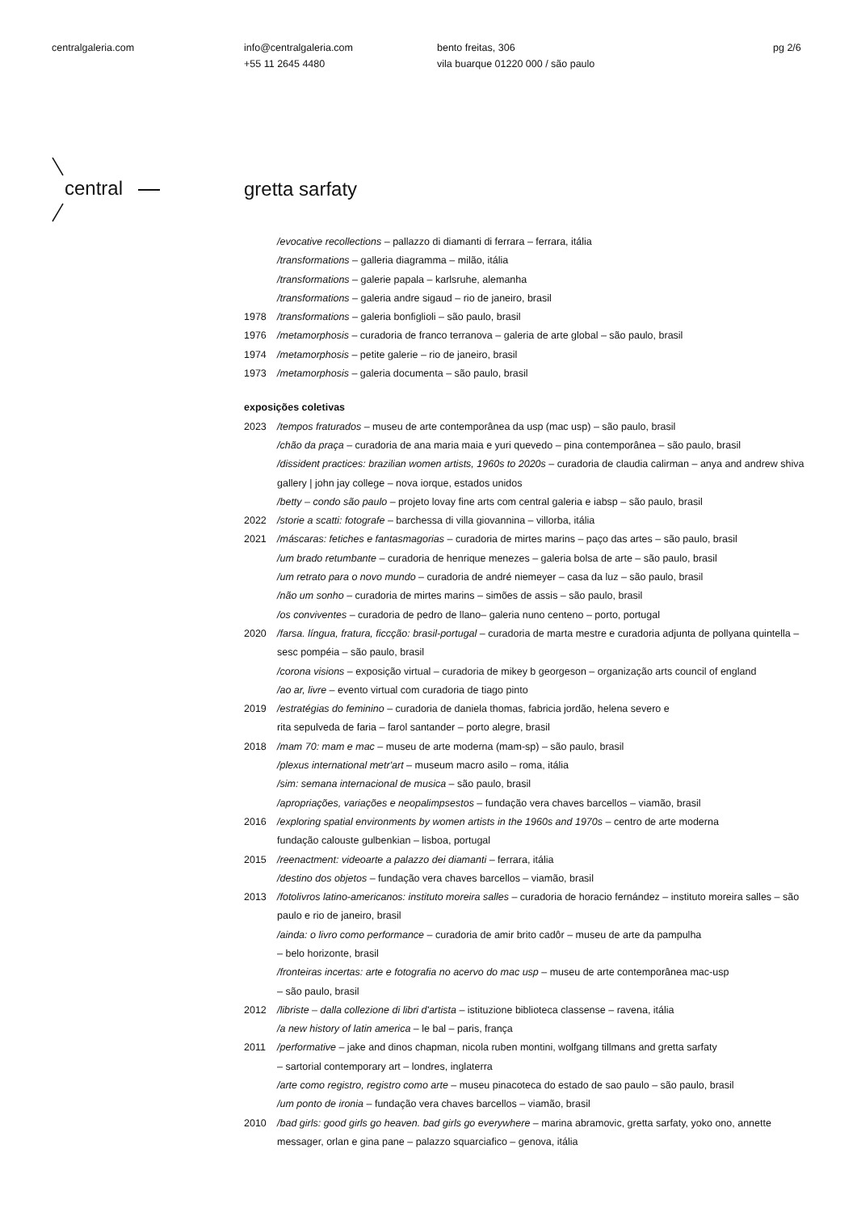centralgaleria.com
info@centralgaleria.com
+55 11 2645 4480
bento freitas, 306
vila buarque 01220 000 / são paulo
pg 2/6
central
gretta sarfaty
/evocative recollections – pallazzo di diamanti di ferrara – ferrara, itália
/transformations – galleria diagramma – milão, itália
/transformations – galerie papala – karlsruhe, alemanha
/transformations – galeria andre sigaud – rio de janeiro, brasil
1978 /transformations – galeria bonfiglioli – são paulo, brasil
1976 /metamorphosis – curadoria de franco terranova – galeria de arte global – são paulo, brasil
1974 /metamorphosis – petite galerie – rio de janeiro, brasil
1973 /metamorphosis – galeria documenta – são paulo, brasil
exposições coletivas
2023 /tempos fraturados – museu de arte contemporânea da usp (mac usp) – são paulo, brasil
/chão da praça – curadoria de ana maria maia e yuri quevedo – pina contemporânea – são paulo, brasil
/dissident practices: brazilian women artists, 1960s to 2020s – curadoria de claudia calirman – anya and andrew shiva gallery | john jay college – nova iorque, estados unidos
/betty – condo são paulo – projeto lovay fine arts com central galeria e iabsp – são paulo, brasil
2022 /storie a scatti: fotografe – barchessa di villa giovannina – villorba, itália
2021 /máscaras: fetiches e fantasmagorias – curadoria de mirtes marins – paço das artes – são paulo, brasil
/um brado retumbante – curadoria de henrique menezes – galeria bolsa de arte – são paulo, brasil
/um retrato para o novo mundo – curadoria de andré niemeyer – casa da luz – são paulo, brasil
/não um sonho – curadoria de mirtes marins – simões de assis – são paulo, brasil
/os conviventes – curadoria de pedro de llano– galeria nuno centeno – porto, portugal
2020 /farsa. língua, fratura, ficcção: brasil-portugal – curadoria de marta mestre e curadoria adjunta de pollyana quintella – sesc pompéia – são paulo, brasil
/corona visions – exposição virtual – curadoria de mikey b georgeson – organização arts council of england
/ao ar, livre – evento virtual com curadoria de tiago pinto
2019 /estratégias do feminino – curadoria de daniela thomas, fabricia jordão, helena severo e
rita sepulveda de faria – farol santander – porto alegre, brasil
2018 /mam 70: mam e mac – museu de arte moderna (mam-sp) – são paulo, brasil
/plexus international metr'art – museum macro asilo – roma, itália
/sim: semana internacional de musica – são paulo, brasil
/apropriações, variações e neopalimpsestos – fundação vera chaves barcellos – viamão, brasil
2016 /exploring spatial environments by women artists in the 1960s and 1970s – centro de arte moderna
fundação calouste gulbenkian – lisboa, portugal
2015 /reenactment: videoarte a palazzo dei diamanti – ferrara, itália
/destino dos objetos – fundação vera chaves barcellos – viamão, brasil
2013 /fotolivros latino-americanos: instituto moreira salles – curadoria de horacio fernández – instituto moreira salles – são paulo e rio de janeiro, brasil
/ainda: o livro como performance – curadoria de amir brito cadôr – museu de arte da pampulha
– belo horizonte, brasil
/fronteiras incertas: arte e fotografia no acervo do mac usp – museu de arte contemporânea mac-usp
– são paulo, brasil
2012 /libriste – dalla collezione di libri d'artista – istituzione biblioteca classense – ravena, itália
/a new history of latin america – le bal – paris, frança
2011 /performative – jake and dinos chapman, nicola ruben montini, wolfgang tillmans and gretta sarfaty
– sartorial contemporary art – londres, inglaterra
/arte como registro, registro como arte – museu pinacoteca do estado de sao paulo – são paulo, brasil
/um ponto de ironia – fundação vera chaves barcellos – viamão, brasil
2010 /bad girls: good girls go heaven. bad girls go everywhere – marina abramovic, gretta sarfaty, yoko ono, annette messager, orlan e gina pane – palazzo squarciafico – genova, itália